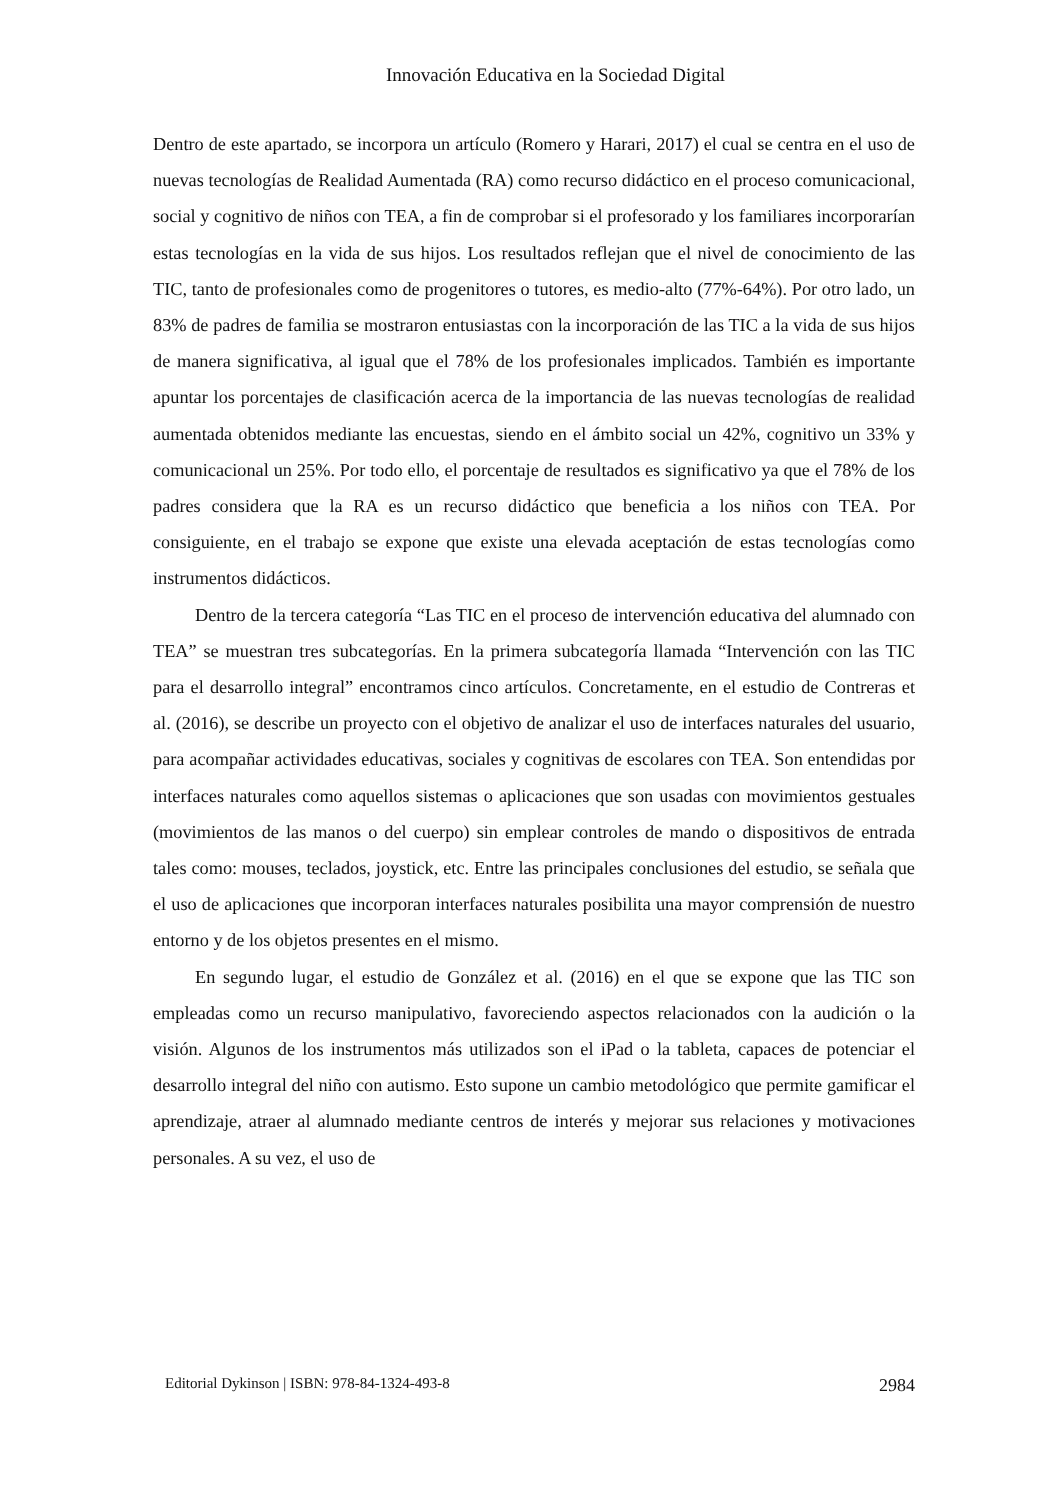Innovación Educativa en la Sociedad Digital
Dentro de este apartado, se incorpora un artículo (Romero y Harari, 2017) el cual se centra en el uso de nuevas tecnologías de Realidad Aumentada (RA) como recurso didáctico en el proceso comunicacional, social y cognitivo de niños con TEA, a fin de comprobar si el profesorado y los familiares incorporarían estas tecnologías en la vida de sus hijos. Los resultados reflejan que el nivel de conocimiento de las TIC, tanto de profesionales como de progenitores o tutores, es medio-alto (77%-64%). Por otro lado, un 83% de padres de familia se mostraron entusiastas con la incorporación de las TIC a la vida de sus hijos de manera significativa, al igual que el 78% de los profesionales implicados. También es importante apuntar los porcentajes de clasificación acerca de la importancia de las nuevas tecnologías de realidad aumentada obtenidos mediante las encuestas, siendo en el ámbito social un 42%, cognitivo un 33% y comunicacional un 25%. Por todo ello, el porcentaje de resultados es significativo ya que el 78% de los padres considera que la RA es un recurso didáctico que beneficia a los niños con TEA. Por consiguiente, en el trabajo se expone que existe una elevada aceptación de estas tecnologías como instrumentos didácticos.
Dentro de la tercera categoría “Las TIC en el proceso de intervención educativa del alumnado con TEA” se muestran tres subcategorías. En la primera subcategoría llamada “Intervención con las TIC para el desarrollo integral” encontramos cinco artículos. Concretamente, en el estudio de Contreras et al. (2016), se describe un proyecto con el objetivo de analizar el uso de interfaces naturales del usuario, para acompañar actividades educativas, sociales y cognitivas de escolares con TEA. Son entendidas por interfaces naturales como aquellos sistemas o aplicaciones que son usadas con movimientos gestuales (movimientos de las manos o del cuerpo) sin emplear controles de mando o dispositivos de entrada tales como: mouses, teclados, joystick, etc. Entre las principales conclusiones del estudio, se señala que el uso de aplicaciones que incorporan interfaces naturales posibilita una mayor comprensión de nuestro entorno y de los objetos presentes en el mismo.
En segundo lugar, el estudio de González et al. (2016) en el que se expone que las TIC son empleadas como un recurso manipulativo, favoreciendo aspectos relacionados con la audición o la visión. Algunos de los instrumentos más utilizados son el iPad o la tableta, capaces de potenciar el desarrollo integral del niño con autismo. Esto supone un cambio metodológico que permite gamificar el aprendizaje, atraer al alumnado mediante centros de interés y mejorar sus relaciones y motivaciones personales. A su vez, el uso de
Editorial Dykinson | ISBN: 978-84-1324-493-8 2984